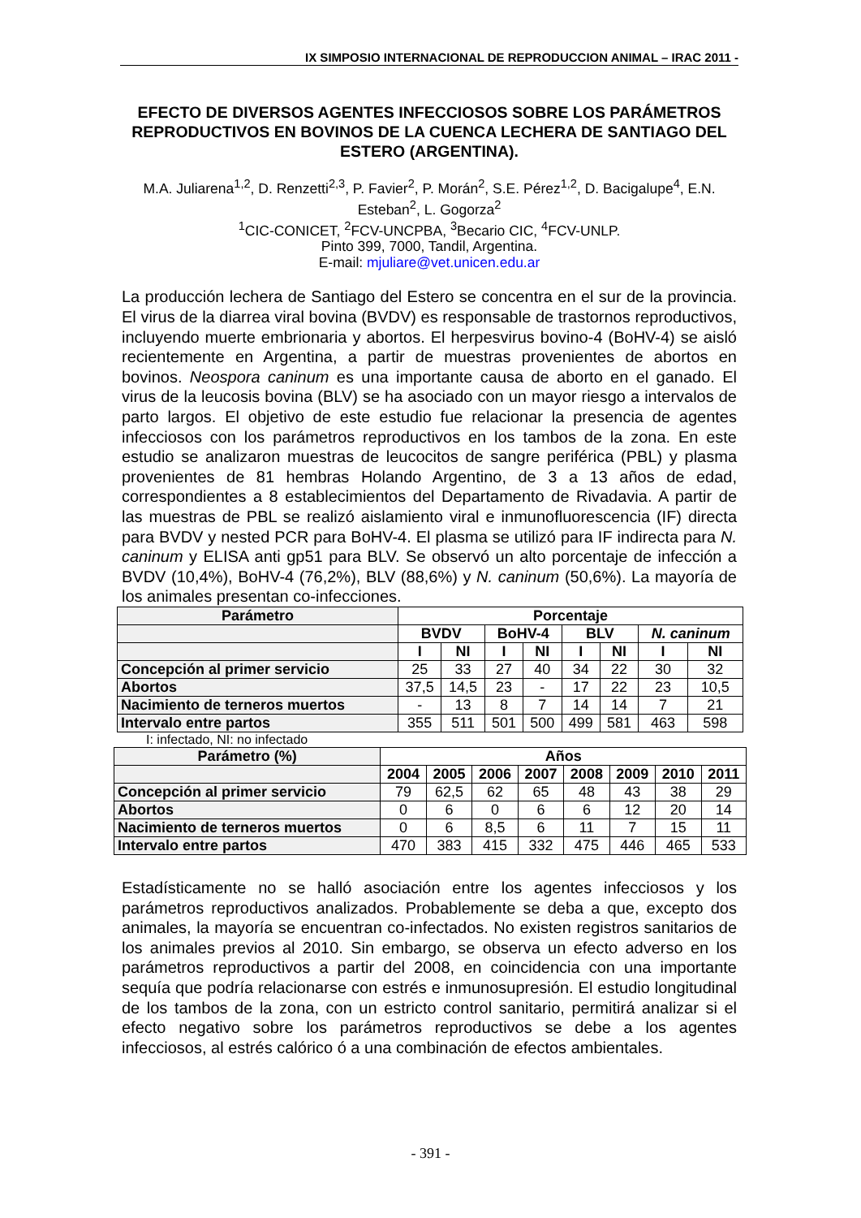IX SIMPOSIO INTERNACIONAL DE REPRODUCCION ANIMAL – IRAC 2011 -
EFECTO DE DIVERSOS AGENTES INFECCIOSOS SOBRE LOS PARÁMETROS REPRODUCTIVOS EN BOVINOS DE LA CUENCA LECHERA DE SANTIAGO DEL ESTERO (ARGENTINA).
M.A. Juliarena<sup>1,2</sup>, D. Renzetti<sup>2,3</sup>, P. Favier<sup>2</sup>, P. Morán<sup>2</sup>, S.E. Pérez<sup>1,2</sup>, D. Bacigalupe<sup>4</sup>, E.N. Esteban<sup>2</sup>, L. Gogorza<sup>2</sup>
<sup>1</sup> CIC-CONICET, <sup>2</sup>FCV-UNCPBA, <sup>3</sup>Becario CIC, <sup>4</sup>FCV-UNLP.
Pinto 399, 7000, Tandil, Argentina.
E-mail: mjuliare@vet.unicen.edu.ar
La producción lechera de Santiago del Estero se concentra en el sur de la provincia. El virus de la diarrea viral bovina (BVDV) es responsable de trastornos reproductivos, incluyendo muerte embrionaria y abortos. El herpesvirus bovino-4 (BoHV-4) se aisló recientemente en Argentina, a partir de muestras provenientes de abortos en bovinos. Neospora caninum es una importante causa de aborto en el ganado. El virus de la leucosis bovina (BLV) se ha asociado con un mayor riesgo a intervalos de parto largos. El objetivo de este estudio fue relacionar la presencia de agentes infecciosos con los parámetros reproductivos en los tambos de la zona. En este estudio se analizaron muestras de leucocitos de sangre periférica (PBL) y plasma provenientes de 81 hembras Holando Argentino, de 3 a 13 años de edad, correspondientes a 8 establecimientos del Departamento de Rivadavia. A partir de las muestras de PBL se realizó aislamiento viral e inmunofluorescencia (IF) directa para BVDV y nested PCR para BoHV-4. El plasma se utilizó para IF indirecta para N. caninum y ELISA anti gp51 para BLV. Se observó un alto porcentaje de infección a BVDV (10,4%), BoHV-4 (76,2%), BLV (88,6%) y N. caninum (50,6%). La mayoría de los animales presentan co-infecciones.
| Parámetro | Porcentaje | | | | | | | |
| --- | --- | --- | --- | --- | --- | --- | --- | --- |
| | BVDV | | BoHV-4 | | BLV | | N. caninum | |
| | I | NI | I | NI | I | NI | I | NI |
| Concepción al primer servicio | 25 | 33 | 27 | 40 | 34 | 22 | 30 | 32 |
| Abortos | 37,5 | 14,5 | 23 | - | 17 | 22 | 23 | 10,5 |
| Nacimiento de terneros muertos | - | 13 | 8 | 7 | 14 | 14 | 7 | 21 |
| Intervalo entre partos | 355 | 511 | 501 | 500 | 499 | 581 | 463 | 598 |
I: infectado, NI: no infectado
| Parámetro (%) | Años | | | | | | | |
| --- | --- | --- | --- | --- | --- | --- | --- | --- |
| | 2004 | 2005 | 2006 | 2007 | 2008 | 2009 | 2010 | 2011 |
| Concepción al primer servicio | 79 | 62,5 | 62 | 65 | 48 | 43 | 38 | 29 |
| Abortos | 0 | 6 | 0 | 6 | 6 | 12 | 20 | 14 |
| Nacimiento de terneros muertos | 0 | 6 | 8,5 | 6 | 11 | 7 | 15 | 11 |
| Intervalo entre partos | 470 | 383 | 415 | 332 | 475 | 446 | 465 | 533 |
Estadísticamente no se halló asociación entre los agentes infecciosos y los parámetros reproductivos analizados. Probablemente se deba a que, excepto dos animales, la mayoría se encuentran co-infectados. No existen registros sanitarios de los animales previos al 2010. Sin embargo, se observa un efecto adverso en los parámetros reproductivos a partir del 2008, en coincidencia con una importante sequía que podría relacionarse con estrés e inmunosupresión. El estudio longitudinal de los tambos de la zona, con un estricto control sanitario, permitirá analizar si el efecto negativo sobre los parámetros reproductivos se debe a los agentes infecciosos, al estrés calórico ó a una combinación de efectos ambientales.
- 391 -